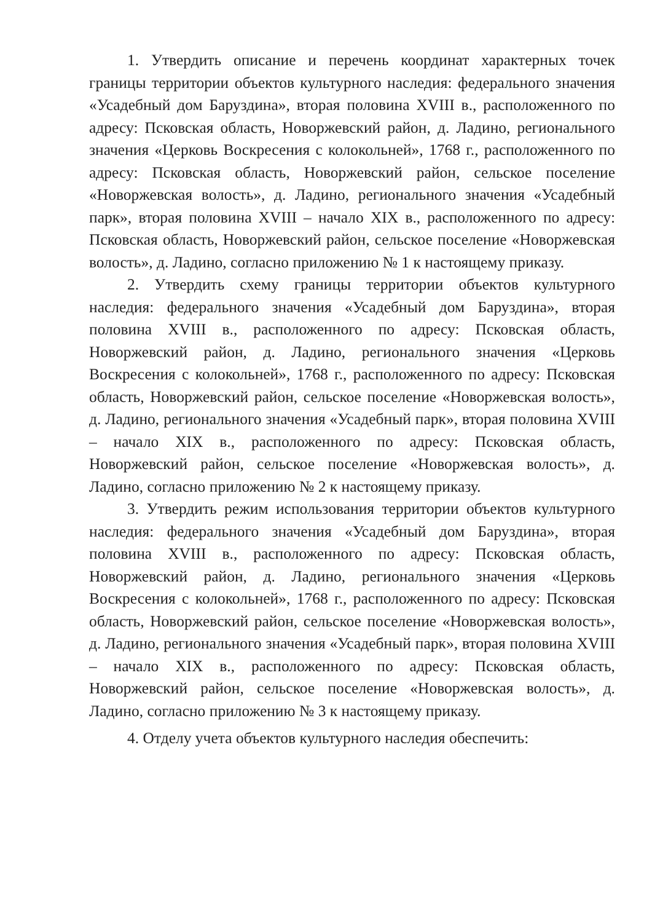1. Утвердить описание и перечень координат характерных точек границы территории объектов культурного наследия: федерального значения «Усадебный дом Баруздина», вторая половина XVIII в., расположенного по адресу: Псковская область, Новоржевский район, д. Ладино, регионального значения «Церковь Воскресения с колокольней», 1768 г., расположенного по адресу: Псковская область, Новоржевский район, сельское поселение «Новоржевская волость», д. Ладино, регионального значения «Усадебный парк», вторая половина XVIII – начало XIX в., расположенного по адресу: Псковская область, Новоржевский район, сельское поселение «Новоржевская волость», д. Ладино, согласно приложению № 1 к настоящему приказу.
2. Утвердить схему границы территории объектов культурного наследия: федерального значения «Усадебный дом Баруздина», вторая половина XVIII в., расположенного по адресу: Псковская область, Новоржевский район, д. Ладино, регионального значения «Церковь Воскресения с колокольней», 1768 г., расположенного по адресу: Псковская область, Новоржевский район, сельское поселение «Новоржевская волость», д. Ладино, регионального значения «Усадебный парк», вторая половина XVIII – начало XIX в., расположенного по адресу: Псковская область, Новоржевский район, сельское поселение «Новоржевская волость», д. Ладино, согласно приложению № 2 к настоящему приказу.
3. Утвердить режим использования территории объектов культурного наследия: федерального значения «Усадебный дом Баруздина», вторая половина XVIII в., расположенного по адресу: Псковская область, Новоржевский район, д. Ладино, регионального значения «Церковь Воскресения с колокольней», 1768 г., расположенного по адресу: Псковская область, Новоржевский район, сельское поселение «Новоржевская волость», д. Ладино, регионального значения «Усадебный парк», вторая половина XVIII – начало XIX в., расположенного по адресу: Псковская область, Новоржевский район, сельское поселение «Новоржевская волость», д. Ладино, согласно приложению № 3 к настоящему приказу.
4. Отделу учета объектов культурного наследия обеспечить: